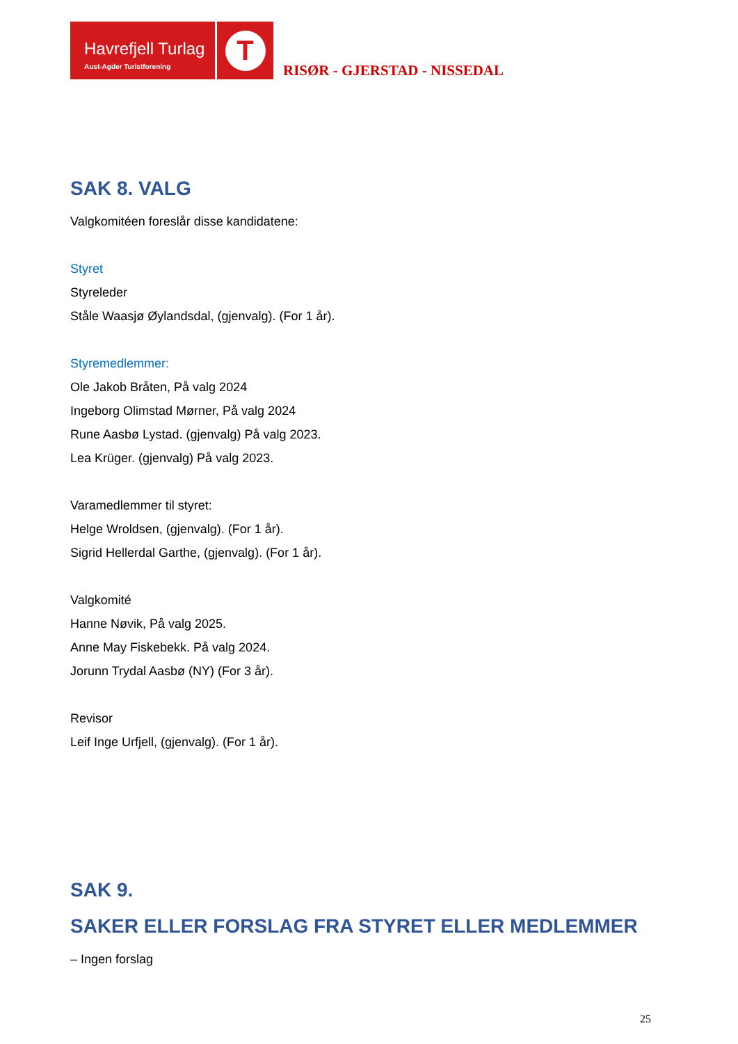Havrefjell Turlag
Aust-Agder Turistforening
T
RISØR - GJERSTAD - NISSEDAL
SAK 8. VALG
Valgkomitéen foreslår disse kandidatene:
Styret
Styreleder
Ståle Waasjø Øylandsdal, (gjenvalg). (For 1 år).
Styremedlemmer:
Ole Jakob Bråten, På valg 2024
Ingeborg Olimstad Mørner, På valg 2024
Rune Aasbø Lystad. (gjenvalg) På valg 2023.
Lea Krüger. (gjenvalg) På valg 2023.
Varamedlemmer til styret:
Helge Wroldsen, (gjenvalg). (For 1 år).
Sigrid Hellerdal Garthe, (gjenvalg). (For 1 år).
Valgkomité
Hanne Nøvik, På valg 2025.
Anne May Fiskebekk. På valg 2024.
Jorunn Trydal Aasbø (NY) (For 3 år).
Revisor
Leif Inge Urfjell, (gjenvalg). (For 1 år).
SAK 9.
SAKER ELLER FORSLAG FRA STYRET ELLER MEDLEMMER
– Ingen forslag
25